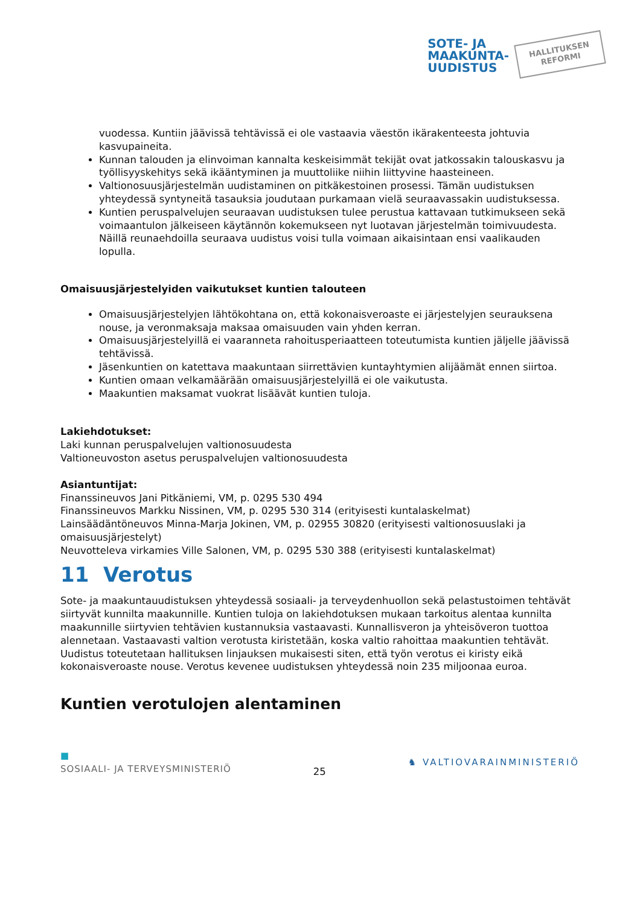SOTE- JA
MAAKUNTA-
UUDISTUS
HALLITUKSEN
REFORMI
vuodessa. Kuntiin jäävissä tehtävissä ei ole vastaavia väestön ikärakenteesta johtuvia kasvupaineita.
Kunnan talouden ja elinvoiman kannalta keskeisimmät tekijät ovat jatkossakin talouskasvu ja työllisyyskehitys sekä ikääntyminen ja muuttoliike niihin liittyvine haasteineen.
Valtionosuusjärjestelmän uudistaminen on pitkäkestoinen prosessi. Tämän uudistuksen yhteydessä syntyneitä tasauksia joudutaan purkamaan vielä seuraavassakin uudistuksessa.
Kuntien peruspalvelujen seuraavan uudistuksen tulee perustua kattavaan tutkimukseen sekä voimaantulon jälkeiseen käytännön kokemukseen nyt luotavan järjestelmän toimivuudesta. Näillä reunaehdoilla seuraava uudistus voisi tulla voimaan aikaisintaan ensi vaalikauden lopulla.
Omaisuusjärjestelyiden vaikutukset kuntien talouteen
Omaisuusjärjestelyjen lähtökohtana on, että kokonaisveroaste ei järjestelyjen seurauksena nouse, ja veronmaksaja maksaa omaisuuden vain yhden kerran.
Omaisuusjärjestelyillä ei vaaranneta rahoitusperiaatteen toteutumista kuntien jäljelle jäävissä tehtävissä.
Jäsenkuntien on katettava maakuntaan siirrettävien kuntayhtymien alijäämät ennen siirtoa.
Kuntien omaan velkamäärään omaisuusjärjestelyillä ei ole vaikutusta.
Maakuntien maksamat vuokrat lisäävät kuntien tuloja.
Lakiehdotukset:
Laki kunnan peruspalvelujen valtionosuudesta
Valtioneuvoston asetus peruspalvelujen valtionosuudesta
Asiantuntijat:
Finanssineuvos Jani Pitkäniemi, VM, p. 0295 530 494
Finanssineuvos Markku Nissinen, VM, p. 0295 530 314 (erityisesti kuntalaskelmat)
Lainsäädäntöneuvos Minna-Marja Jokinen, VM, p. 02955 30820 (erityisesti valtionosuuslaki ja omaisuusjärjestelyt)
Neuvotteleva virkamies Ville Salonen, VM, p. 0295 530 388 (erityisesti kuntalaskelmat)
11 Verotus
Sote- ja maakuntauudistuksen yhteydessä sosiaali- ja terveydenhuollon sekä pelastustoimen tehtävät siirtyvät kunnilta maakunnille. Kuntien tuloja on lakiehdotuksen mukaan tarkoitus alentaa kunnilta maakunnille siirtyvien tehtävien kustannuksia vastaavasti. Kunnallisveron ja yhteisöveron tuottoa alennetaan. Vastaavasti valtion verotusta kiristetään, koska valtio rahoittaa maakuntien tehtävät. Uudistus toteutetaan hallituksen linjauksen mukaisesti siten, että työn verotus ei kiristy eikä kokonaisveroaste nouse. Verotus kevenee uudistuksen yhteydessä noin 235 miljoonaa euroa.
Kuntien verotulojen alentaminen
■
SOSIAALI- JA TERVEYSMINISTERIÖ 25 ♞ VALTIOVARAINMINISTERIÖ